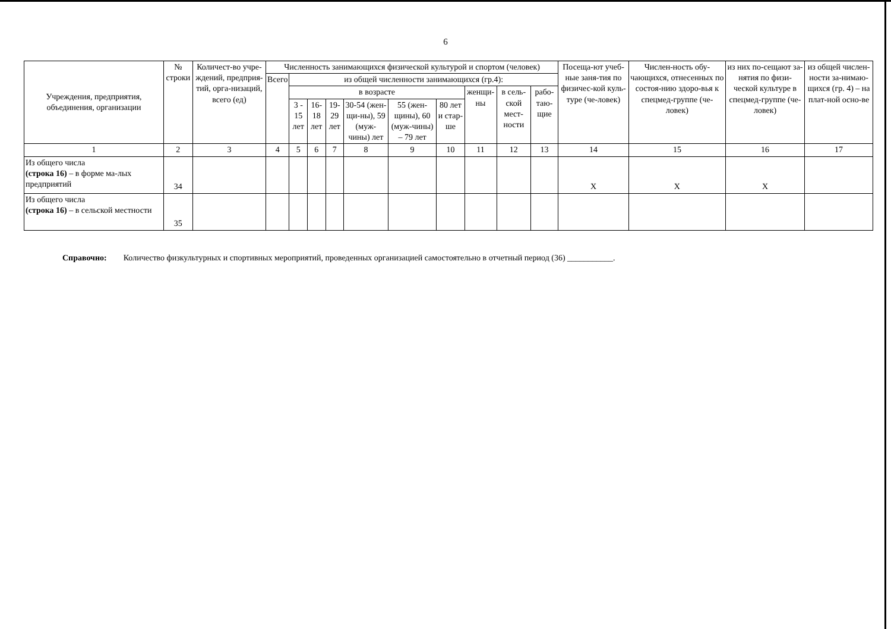6
| Учреждения, предприятия, объединения, организации | № строки | Количест-во учре-ждений, предприя-тий, орга-низаций, всего (ед) | Численность занимающихся физической культурой и спортом (человек) | | | | | | | | | | Посеща-ют учеб-ные заня-тия по физичес-кой куль-туре (че-ловек) | Числен-ность обу-чающихся, отнесенных по состоя-нию здоро-вья к спецмед-группе (че-ловек) | из них по-сещают за-нятия по физи-ческой культуре в спецмед-группе (че-ловек) | из общей числен-ности за-нимаю-щихся (гр. 4) – на плат-ной осно-ве |
| --- | --- | --- | --- | --- | --- | --- | --- | --- | --- | --- | --- | --- | --- | --- | --- | --- |
| | | | Всего | из общей численности занимающихся (гр.4): | | | | | | | | | | | | |
| | | | | в возрасте | | | | | | женщи-ны | в сель-ской мест-ности | рабо-таю-щие | | | | |
| | | | | 3 - 15 лет | 16-18 лет | 19-29 лет | 30-54 (жен-щи-ны), 59 (муж-чины) лет | 55 (жен-щины), 60 (муж-чины) – 79 лет | 80 лет и стар-ше | | | | | | | |
| 1 | 2 | 3 | 4 | 5 | 6 | 7 | 8 | 9 | 10 | 11 | 12 | 13 | 14 | 15 | 16 | 17 |
| Из общего числа (строка 16) – в форме ма-лых предприятий | 34 | | | | | | | | | | | | Х | Х | Х | |
| Из общего числа (строка 16) – в сельской местности | 35 | | | | | | | | | | | | | | | |
Справочно: Количество физкультурных и спортивных мероприятий, проведенных организацией самостоятельно в отчетный период (36) ___________.